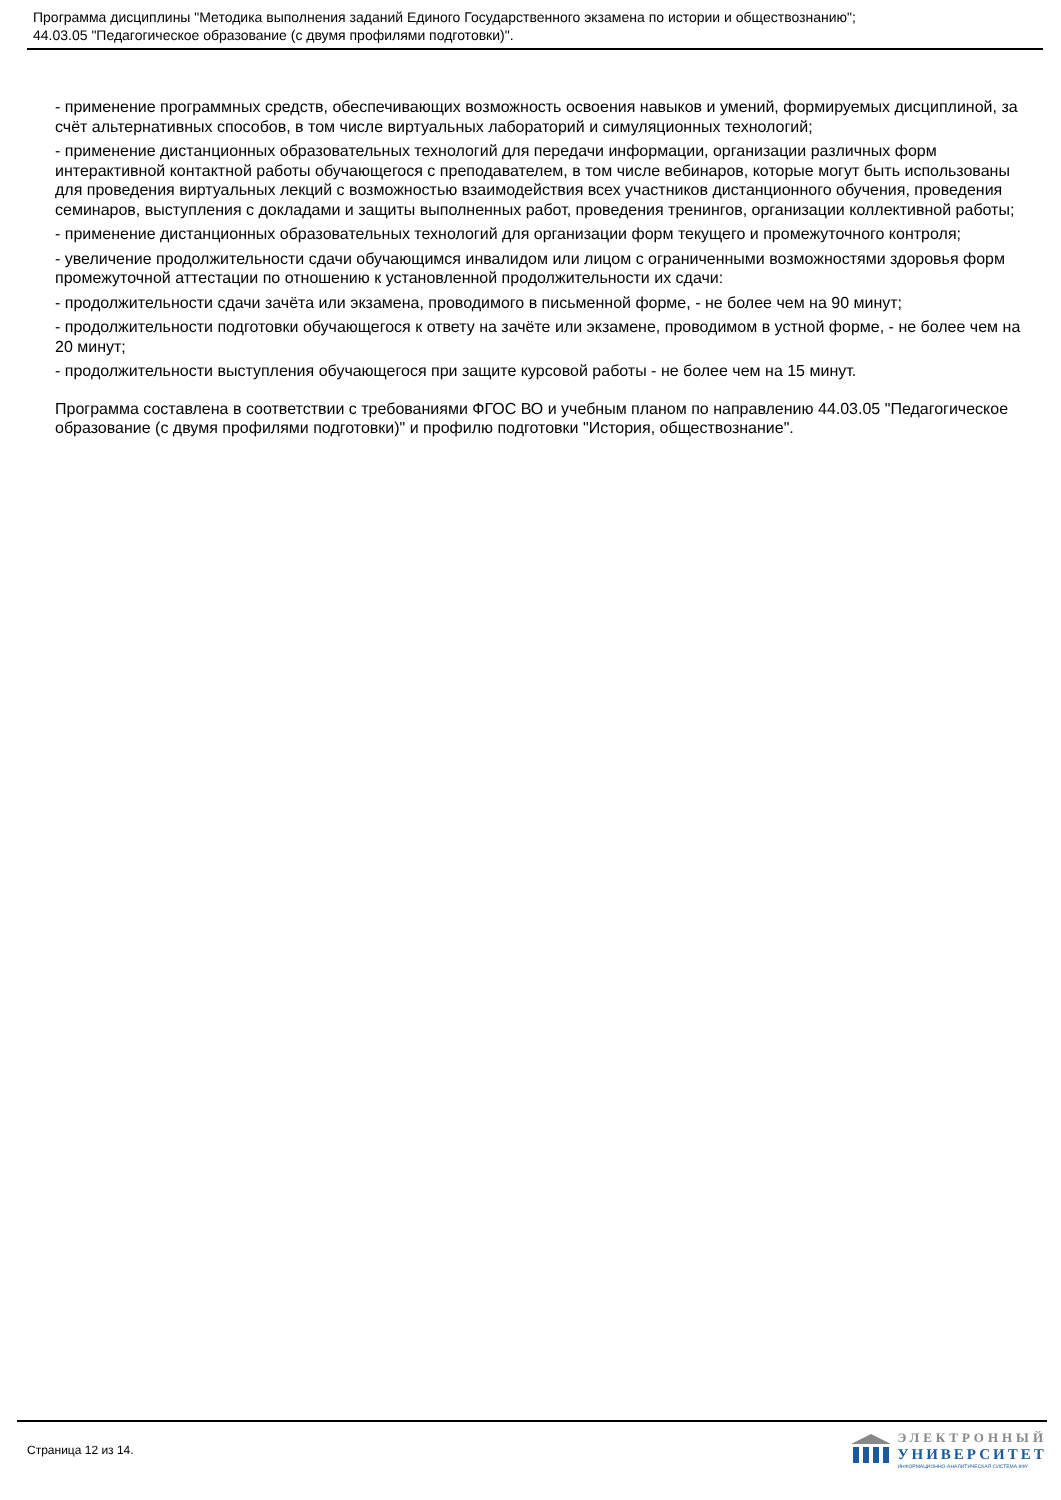Программа дисциплины "Методика выполнения заданий Единого Государственного экзамена по истории и обществознанию";
44.03.05 "Педагогическое образование (с двумя профилями подготовки)".
- применение программных средств, обеспечивающих возможность освоения навыков и умений, формируемых дисциплиной, за счёт альтернативных способов, в том числе виртуальных лабораторий и симуляционных технологий;
- применение дистанционных образовательных технологий для передачи информации, организации различных форм интерактивной контактной работы обучающегося с преподавателем, в том числе вебинаров, которые могут быть использованы для проведения виртуальных лекций с возможностью взаимодействия всех участников дистанционного обучения, проведения семинаров, выступления с докладами и защиты выполненных работ, проведения тренингов, организации коллективной работы;
- применение дистанционных образовательных технологий для организации форм текущего и промежуточного контроля;
- увеличение продолжительности сдачи обучающимся инвалидом или лицом с ограниченными возможностями здоровья форм промежуточной аттестации по отношению к установленной продолжительности их сдачи:
- продолжительности сдачи зачёта или экзамена, проводимого в письменной форме, - не более чем на 90 минут;
- продолжительности подготовки обучающегося к ответу на зачёте или экзамене, проводимом в устной форме, - не более чем на 20 минут;
- продолжительности выступления обучающегося при защите курсовой работы - не более чем на 15 минут.
Программа составлена в соответствии с требованиями ФГОС ВО и учебным планом по направлению 44.03.05 "Педагогическое образование (с двумя профилями подготовки)" и профилю подготовки "История, обществознание".
Страница 12 из 14.
ЭЛЕКТРОННЫЙ
УНИВЕРСИТЕТ
ИНФОРМАЦИОННО-АНАЛИТИЧЕСКАЯ СИСТЕМА КФУ